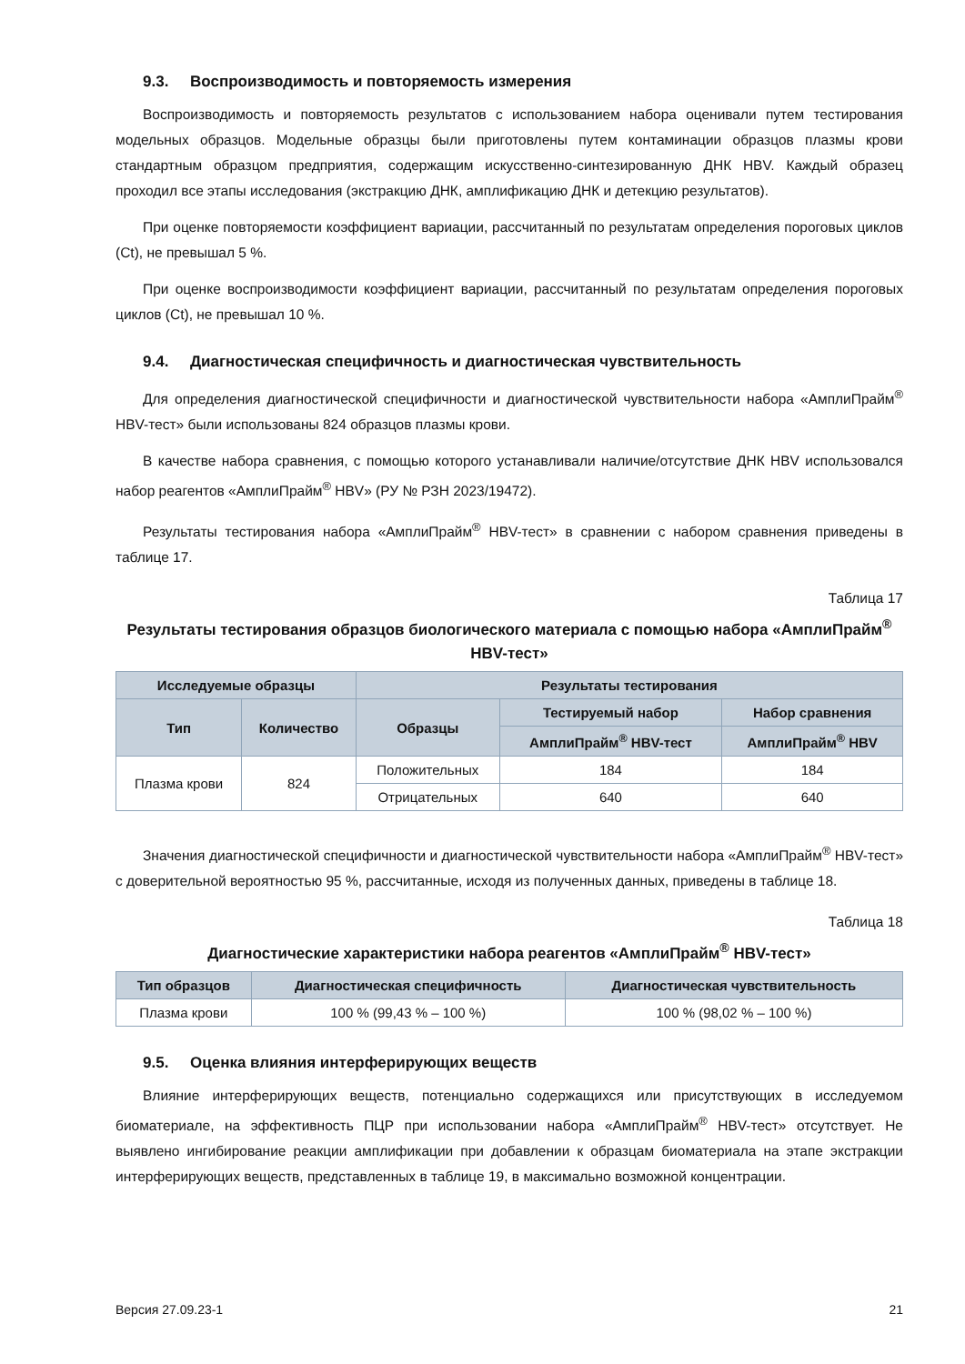9.3. Воспроизводимость и повторяемость измерения
Воспроизводимость и повторяемость результатов с использованием набора оценивали путем тестирования модельных образцов. Модельные образцы были приготовлены путем контаминации образцов плазмы крови стандартным образцом предприятия, содержащим искусственно-синтезированную ДНК HBV. Каждый образец проходил все этапы исследования (экстракцию ДНК, амплификацию ДНК и детекцию результатов).
При оценке повторяемости коэффициент вариации, рассчитанный по результатам определения пороговых циклов (Ct), не превышал 5 %.
При оценке воспроизводимости коэффициент вариации, рассчитанный по результатам определения пороговых циклов (Ct), не превышал 10 %.
9.4. Диагностическая специфичность и диагностическая чувствительность
Для определения диагностической специфичности и диагностической чувствительности набора «АмплиПрайм<sup>®</sup> HBV-тест» были использованы 824 образцов плазмы крови.
В качестве набора сравнения, с помощью которого устанавливали наличие/отсутствие ДНК HBV использовался набор реагентов «АмплиПрайм<sup>®</sup> HBV» (РУ № РЗН 2023/19472).
Результаты тестирования набора «АмплиПрайм<sup>®</sup> HBV-тест» в сравнении с набором сравнения приведены в таблице 17.
Таблица 17
Результаты тестирования образцов биологического материала с помощью набора «АмплиПрайм<sup>®</sup> HBV-тест»
| Исследуемые образцы | | Результаты тестирования | | |
| --- | --- | --- | --- | --- |
| Тип | Количество | Образцы | Тестируемый набор | Набор сравнения |
| | | | АмплиПрайм<sup>®</sup> HBV-тест | АмплиПрайм<sup>®</sup> HBV |
| Плазма крови | 824 | Положительных | 184 | 184 |
| | | Отрицательных | 640 | 640 |
Значения диагностической специфичности и диагностической чувствительности набора «АмплиПрайм<sup>®</sup> HBV-тест» с доверительной вероятностью 95 %, рассчитанные, исходя из полученных данных, приведены в таблице 18.
Таблица 18
Диагностические характеристики набора реагентов «АмплиПрайм<sup>®</sup> HBV-тест»
| Тип образцов | Диагностическая специфичность | Диагностическая чувствительность |
| --- | --- | --- |
| Плазма крови | 100 % (99,43 % – 100 %) | 100 % (98,02 % – 100 %) |
9.5. Оценка влияния интерферирующих веществ
Влияние интерферирующих веществ, потенциально содержащихся или присутствующих в исследуемом биоматериале, на эффективность ПЦР при использовании набора «АмплиПрайм<sup>®</sup> HBV-тест» отсутствует. Не выявлено ингибирование реакции амплификации при добавлении к образцам биоматериала на этапе экстракции интерферирующих веществ, представленных в таблице 19, в максимально возможной концентрации.
Версия 27.09.23-1 21